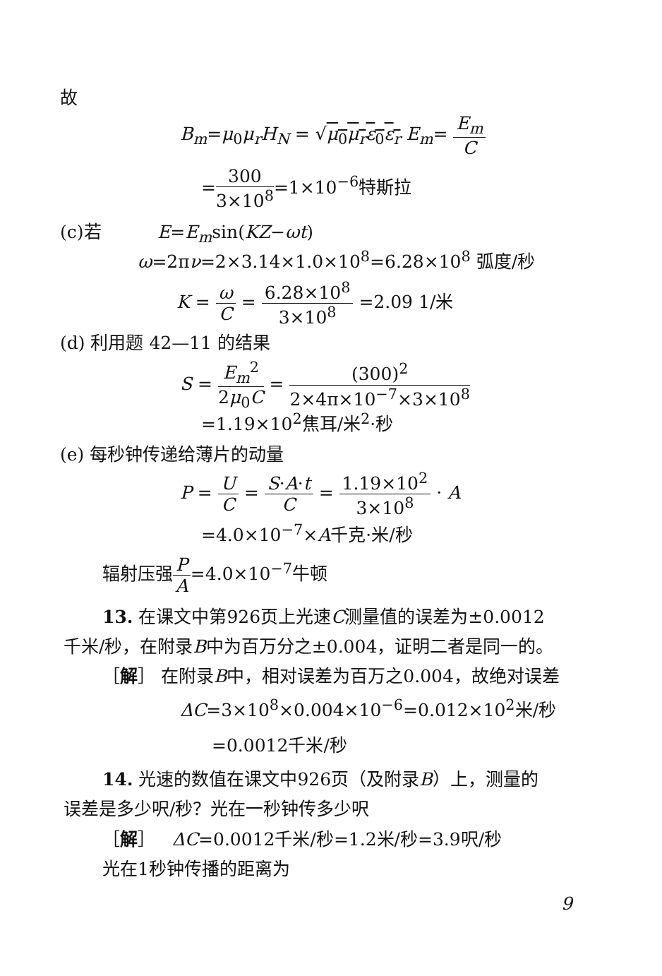故
B<sub>m</sub>=μ<sub>0</sub>μ<sub>r</sub>H<sub>N</sub> = √μ<sub>0</sub>μ<sub>r</sub>ε<sub>0</sub>ε<sub>r</sub> E<sub>m</sub>= E<sub>m</sub> C
=300 3×10<sup>8</sup>=1×10<sup>−6</sup>特斯拉
(c)若 E=E<sub>m</sub>sin(KZ−ωt)
ω=2πν=2×3.14×1.0×10<sup>8</sup>=6.28×10<sup>8</sup> 弧度/秒
K = ω C = 6.28×10<sup>8</sup> 3×10<sup>8</sup> =2.09 1/米
(d) 利用题 42—11 的结果
S = E<sub>m</sub><sup>2</sup> 2μ<sub>0</sub>C = (300)<sup>2</sup> 2×4π×10<sup>−7</sup>×3×10<sup>8</sup>
=1.19×10<sup>2</sup>焦耳/米<sup>2</sup>·秒
(e) 每秒钟传递给薄片的动量
P = U C = S·A·t C = 1.19×10<sup>2</sup> 3×10<sup>8</sup> · A
=4.0×10<sup>−7</sup>×A千克·米/秒
辐射压强P A=4.0×10<sup>−7</sup>牛顿
13. 在课文中第926页上光速C测量值的误差为±0.0012
千米/秒，在附录B中为百万分之±0.004，证明二者是同一的。
［解］ 在附录B中，相对误差为百万之0.004，故绝对误差
ΔC=3×10<sup>8</sup>×0.004×10<sup>−6</sup>=0.012×10<sup>2</sup>米/秒
=0.0012千米/秒
14. 光速的数值在课文中926页（及附录B）上，测量的
误差是多少呎/秒？光在一秒钟传多少呎
［解］ ΔC=0.0012千米/秒=1.2米/秒=3.9呎/秒
光在1秒钟传播的距离为
9